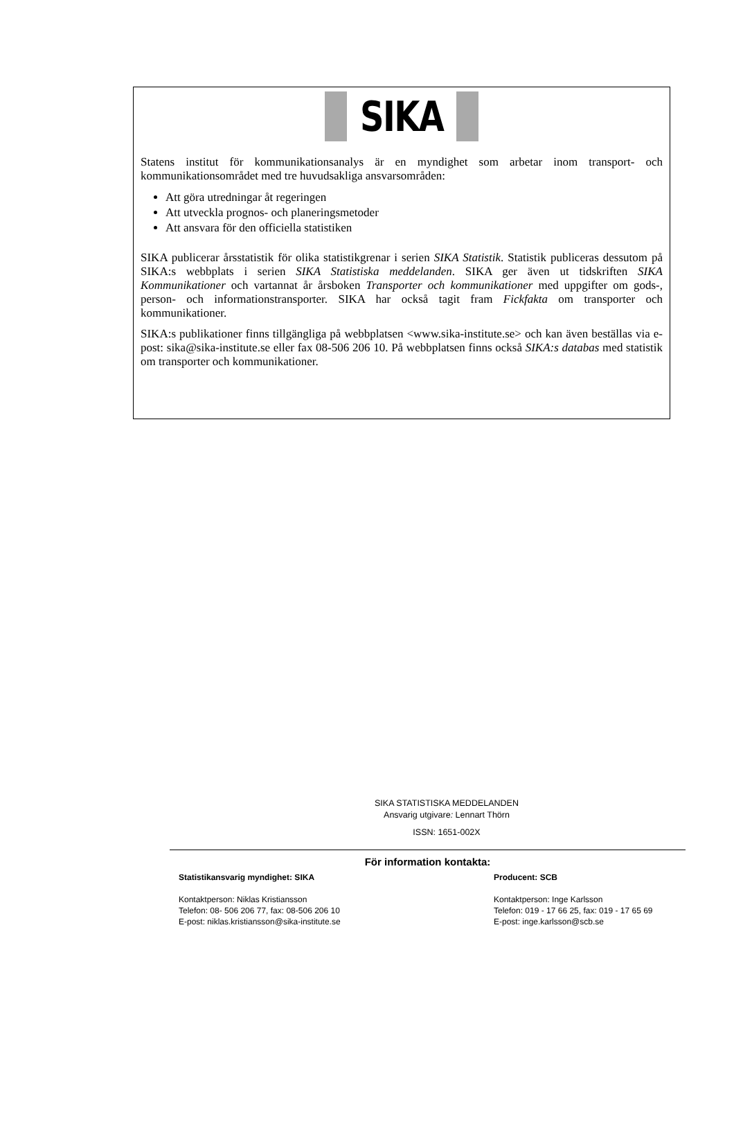SIKA
Statens institut för kommunikationsanalys är en myndighet som arbetar inom transport- och kommunikationsområdet med tre huvudsakliga ansvarsområden:
Att göra utredningar åt regeringen
Att utveckla prognos- och planeringsmetoder
Att ansvara för den officiella statistiken
SIKA publicerar årsstatistik för olika statistikgrenar i serien SIKA Statistik. Statistik publiceras dessutom på SIKA:s webbplats i serien SIKA Statistiska meddelanden. SIKA ger även ut tidskriften SIKA Kommunikationer och vartannat år årsboken Transporter och kommunikationer med uppgifter om gods-, person- och informationstransporter. SIKA har också tagit fram Fickfakta om transporter och kommunikationer.
SIKA:s publikationer finns tillgängliga på webbplatsen <www.sika-institute.se> och kan även beställas via e-post: sika@sika-institute.se eller fax 08-506 206 10. På webbplatsen finns också SIKA:s databas med statistik om transporter och kommunikationer.
SIKA STATISTISKA MEDDELANDEN
Ansvarig utgivare: Lennart Thörn
ISSN: 1651-002X
För information kontakta:
Statistikansvarig myndighet: SIKA
Kontaktperson: Niklas Kristiansson
Telefon: 08- 506 206 77, fax: 08-506 206 10
E-post: niklas.kristiansson@sika-institute.se
Producent: SCB
Kontaktperson: Inge Karlsson
Telefon: 019 - 17 66 25, fax: 019 - 17 65 69
E-post: inge.karlsson@scb.se